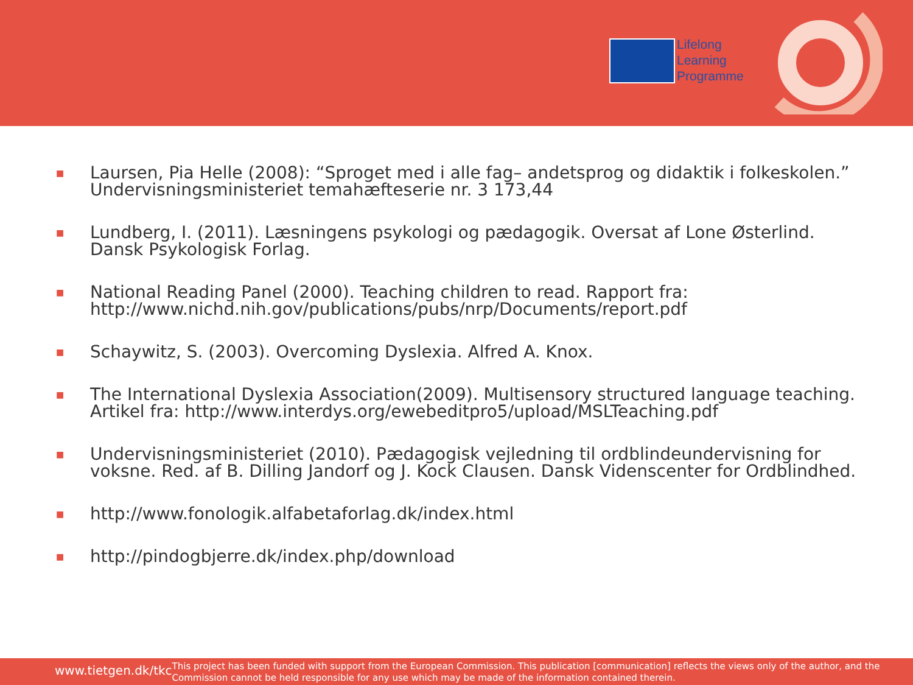Lifelong
Learning
Programme
■ Laursen, Pia Helle (2008): “Sproget med i alle fag– andetsprog og didaktik i folkeskolen.” Undervisningsministeriet temahæfteserie nr. 3 173,44
■ Lundberg, I. (2011). Læsningens psykologi og pædagogik. Oversat af Lone Østerlind. Dansk Psykologisk Forlag.
■ National Reading Panel (2000). Teaching children to read. Rapport fra: http://www.nichd.nih.gov/publications/pubs/nrp/Documents/report.pdf
■ Schaywitz, S. (2003). Overcoming Dyslexia. Alfred A. Knox.
■ The International Dyslexia Association(2009). Multisensory structured language teaching. Artikel fra: http://www.interdys.org/ewebeditpro5/upload/MSLTeaching.pdf
■ Undervisningsministeriet (2010). Pædagogisk vejledning til ordblindeundervisning for voksne. Red. af B. Dilling Jandorf og J. Kock Clausen. Dansk Videnscenter for Ordblindhed.
■ http://www.fonologik.alfabetaforlag.dk/index.html
■ http://pindogbjerre.dk/index.php/download
www.tietgen.dk/tkc
This project has been funded with support from the European Commission. This publication [communication] reflects the views only of the author, and the Commission cannot be held responsible for any use which may be made of the information contained therein.